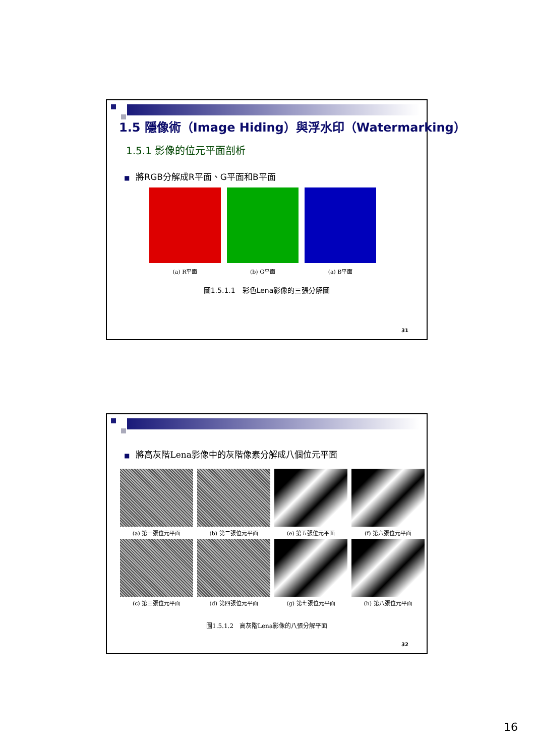1.5 隱像術（Image Hiding）與浮水印（Watermarking）
1.5.1 影像的位元平面剖析
■ 將RGB分解成R平面、G平面和B平面
(a) R平面 (b) G平面 (a) B平面
圖1.5.1.1　彩色Lena影像的三張分解圖
31
■ 將高灰階Lena影像中的灰階像素分解成八個位元平面
(a) 第一張位元平面
(b) 第二張位元平面
(e) 第五張位元平面
(f) 第六張位元平面
(c) 第三張位元平面
(d) 第四張位元平面
(g) 第七張位元平面
(h) 第八張位元平面
圖1.5.1.2　高灰階Lena影像的八張分解平面
32
16